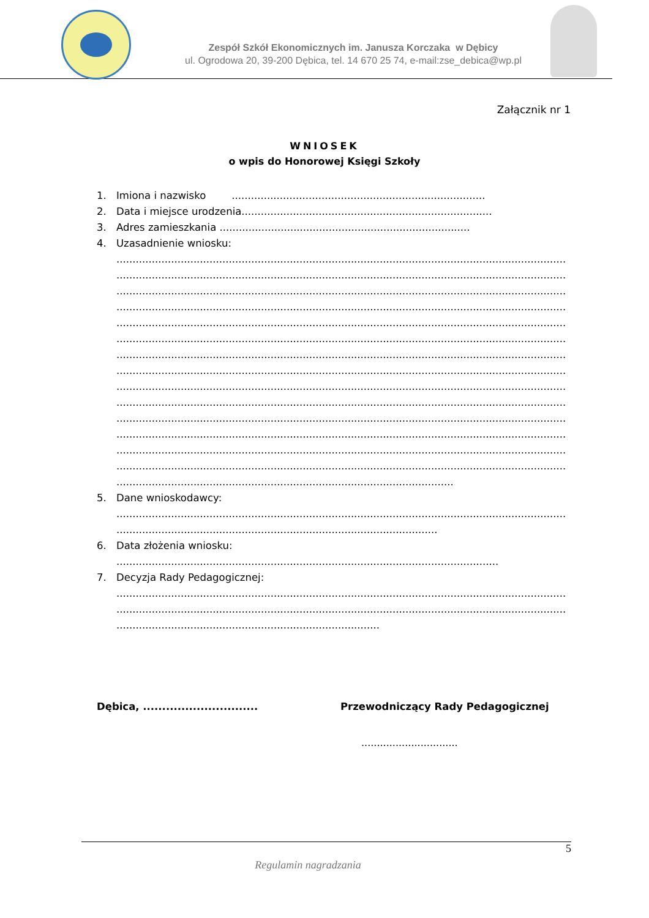Zespół Szkół Ekonomicznych im. Janusza Korczaka w Dębicy
ul. Ogrodowa 20, 39-200 Dębica, tel. 14 670 25 74, e-mail:zse_debica@wp.pl
Załącznik nr 1
WNIOSEK
o wpis do Honorowej Księgi Szkoły
1. Imiona i nazwisko ...............................................................................
2. Data i miejsce urodzenia..............................................................................
3. Adres zamieszkania ..............................................................................
4. Uzasadnienie wniosku:
............................................................................................................................................
............................................................................................................................................
............................................................................................................................................
............................................................................................................................................
............................................................................................................................................
............................................................................................................................................
............................................................................................................................................
............................................................................................................................................
............................................................................................................................................
............................................................................................................................................
............................................................................................................................................
............................................................................................................................................
............................................................................................................................................
............................................................................................................................................
.........................................................................................................
5. Dane wnioskodawcy:
............................................................................................................................................
....................................................................................................
6. Data złożenia wniosku:
.......................................................................................................................
7. Decyzja Rady Pedagogicznej:
............................................................................................................................................
............................................................................................................................................
..................................................................................
Dębica, .............................. Przewodniczący Rady Pedagogicznej
...............................
5
Regulamin nagradzania